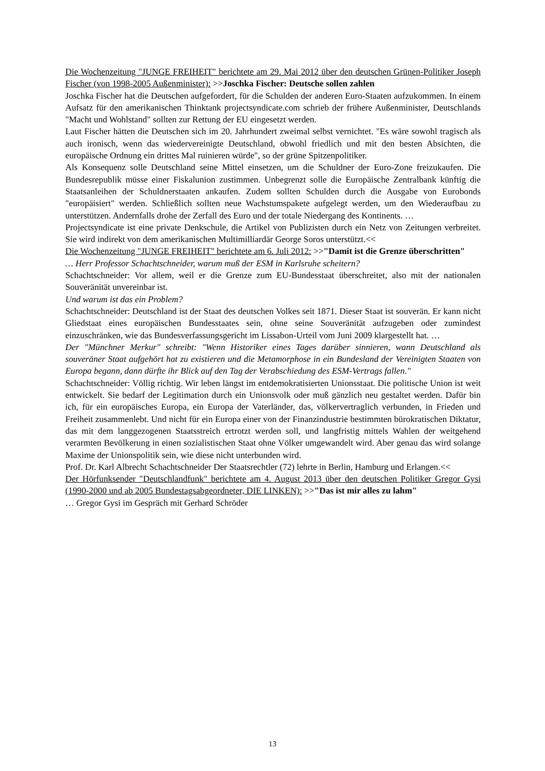Die Wochenzeitung "JUNGE FREIHEIT" berichtete am 29. Mai 2012 über den deutschen Grünen-Politiker Joseph Fischer (von 1998-2005 Außenminister): >>Joschka Fischer: Deutsche sollen zahlen
Joschka Fischer hat die Deutschen aufgefordert, für die Schulden der anderen Euro-Staaten aufzukommen. In einem Aufsatz für den amerikanischen Thinktank projectsyndicate.com schrieb der frühere Außenminister, Deutschlands "Macht und Wohlstand" sollten zur Rettung der EU eingesetzt werden.
Laut Fischer hätten die Deutschen sich im 20. Jahrhundert zweimal selbst vernichtet. "Es wäre sowohl tragisch als auch ironisch, wenn das wiedervereinigte Deutschland, obwohl friedlich und mit den besten Absichten, die europäische Ordnung ein drittes Mal ruinieren würde", so der grüne Spitzenpolitiker.
Als Konsequenz solle Deutschland seine Mittel einsetzen, um die Schuldner der Euro-Zone freizukaufen. Die Bundesrepublik müsse einer Fiskalunion zustimmen. Unbegrenzt solle die Europäische Zentralbank künftig die Staatsanleihen der Schuldnerstaaten ankaufen. Zudem sollten Schulden durch die Ausgabe von Eurobonds "europäisiert" werden. Schließlich sollten neue Wachstumspakete aufgelegt werden, um den Wiederaufbau zu unterstützen. Andernfalls drohe der Zerfall des Euro und der totale Niedergang des Kontinents. …
Projectsyndicate ist eine private Denkschule, die Artikel von Publizisten durch ein Netz von Zeitungen verbreitet. Sie wird indirekt von dem amerikanischen Multimilliardär George Soros unterstützt.<<
Die Wochenzeitung "JUNGE FREIHEIT" berichtete am 6. Juli 2012: >>"Damit ist die Grenze überschritten"
… Herr Professor Schachtschneider, warum muß der ESM in Karlsruhe scheitern?
Schachtschneider: Vor allem, weil er die Grenze zum EU-Bundesstaat überschreitet, also mit der nationalen Souveränität unvereinbar ist.
Und warum ist das ein Problem?
Schachtschneider: Deutschland ist der Staat des deutschen Volkes seit 1871. Dieser Staat ist souverän. Er kann nicht Gliedstaat eines europäischen Bundesstaates sein, ohne seine Souveränität aufzugeben oder zumindest einzuschränken, wie das Bundesverfassungsgericht im Lissabon-Urteil vom Juni 2009 klargestellt hat. …
Der "Münchner Merkur" schreibt: "Wenn Historiker eines Tages darüber sinnieren, wann Deutschland als souveräner Staat aufgehört hat zu existieren und die Metamorphose in ein Bundesland der Vereinigten Staaten von Europa begann, dann dürfte ihr Blick auf den Tag der Verabschiedung des ESM-Vertrags fallen."
Schachtschneider: Völlig richtig. Wir leben längst im entdemokratisierten Unionsstaat. Die politische Union ist weit entwickelt. Sie bedarf der Legitimation durch ein Unionsvolk oder muß gänzlich neu gestaltet werden. Dafür bin ich, für ein europäisches Europa, ein Europa der Vaterländer, das, völkervertraglich verbunden, in Frieden und Freiheit zusammenlebt. Und nicht für ein Europa einer von der Finanzindustrie bestimmten bürokratischen Diktatur, das mit dem langgezogenen Staatsstreich ertrotzt werden soll, und langfristig mittels Wahlen der weitgehend verarmten Bevölkerung in einen sozialistischen Staat ohne Völker umgewandelt wird. Aber genau das wird solange Maxime der Unionspolitik sein, wie diese nicht unterbunden wird.
Prof. Dr. Karl Albrecht Schachtschneider Der Staatsrechtler (72) lehrte in Berlin, Hamburg und Erlangen.<<
Der Hörfunksender "Deutschlandfunk" berichtete am 4. August 2013 über den deutschen Politiker Gregor Gysi (1990-2000 und ab 2005 Bundestagsabgeordneter, DIE LINKEN): >>"Das ist mir alles zu lahm"
… Gregor Gysi im Gespräch mit Gerhard Schröder
13